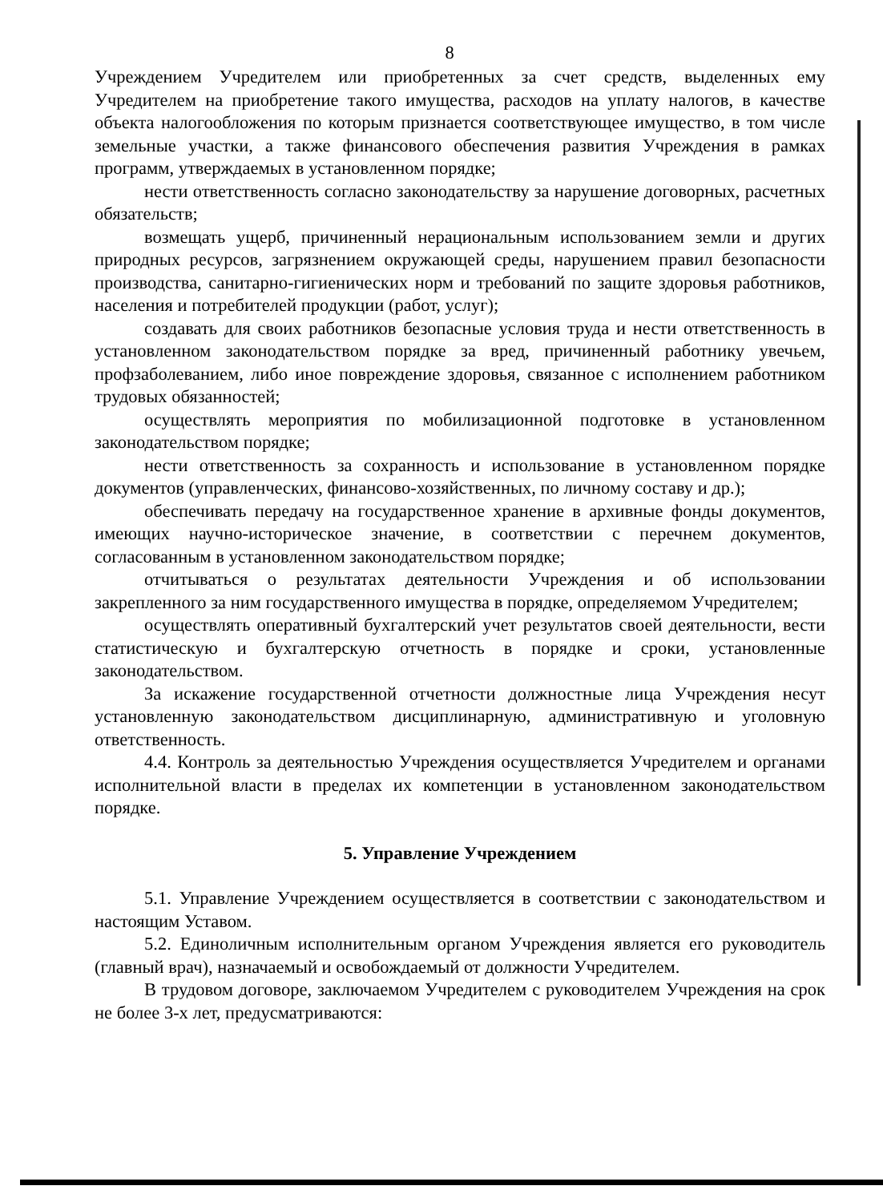8
Учреждением Учредителем или приобретенных за счет средств, выделенных ему Учредителем на приобретение такого имущества, расходов на уплату налогов, в качестве объекта налогообложения по которым признается соответствующее имущество, в том числе земельные участки, а также финансового обеспечения развития Учреждения в рамках программ, утверждаемых в установленном порядке;
нести ответственность согласно законодательству за нарушение договорных, расчетных обязательств;
возмещать ущерб, причиненный нерациональным использованием земли и других природных ресурсов, загрязнением окружающей среды, нарушением правил безопасности производства, санитарно-гигиенических норм и требований по защите здоровья работников, населения и потребителей продукции (работ, услуг);
создавать для своих работников безопасные условия труда и нести ответственность в установленном законодательством порядке за вред, причиненный работнику увечьем, профзаболеванием, либо иное повреждение здоровья, связанное с исполнением работником трудовых обязанностей;
осуществлять мероприятия по мобилизационной подготовке в установленном законодательством порядке;
нести ответственность за сохранность и использование в установленном порядке документов (управленческих, финансово-хозяйственных, по личному составу и др.);
обеспечивать передачу на государственное хранение в архивные фонды документов, имеющих научно-историческое значение, в соответствии с перечнем документов, согласованным в установленном законодательством порядке;
отчитываться о результатах деятельности Учреждения и об использовании закрепленного за ним государственного имущества в порядке, определяемом Учредителем;
осуществлять оперативный бухгалтерский учет результатов своей деятельности, вести статистическую и бухгалтерскую отчетность в порядке и сроки, установленные законодательством.
За искажение государственной отчетности должностные лица Учреждения несут установленную законодательством дисциплинарную, административную и уголовную ответственность.
4.4. Контроль за деятельностью Учреждения осуществляется Учредителем и органами исполнительной власти в пределах их компетенции в установленном законодательством порядке.
5. Управление Учреждением
5.1. Управление Учреждением осуществляется в соответствии с законодательством и настоящим Уставом.
5.2. Единоличным исполнительным органом Учреждения является его руководитель (главный врач), назначаемый и освобождаемый от должности Учредителем.
В трудовом договоре, заключаемом Учредителем с руководителем Учреждения на срок не более 3-х лет, предусматриваются: